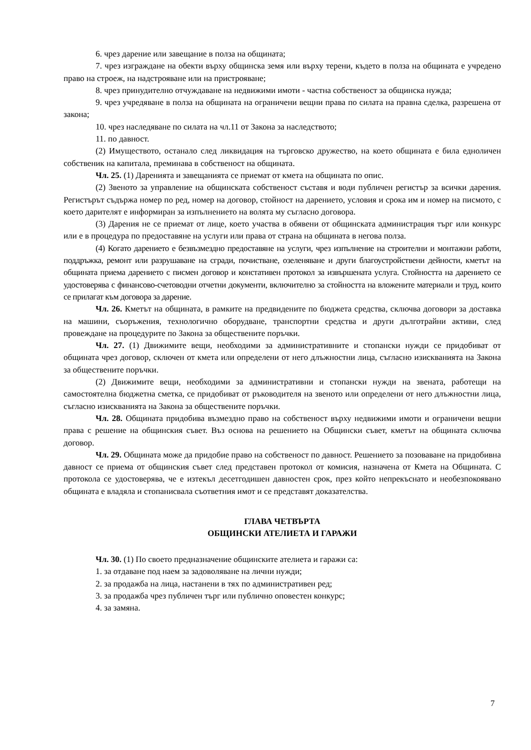6. чрез дарение или завещание в полза на общината;
7. чрез изграждане на обекти върху общинска земя или върху терени, където в полза на общината е учредено право на строеж, на надстрояване или на пристрояване;
8. чрез принудително отчуждаване на недвижими имоти - частна собственост за общинска нужда;
9. чрез учредяване в полза на общината на ограничени вещни права по силата на правна сделка, разрешена от закона;
10. чрез наследяване по силата на чл.11 от Закона за наследството;
11. по давност.
(2) Имуществото, останало след ликвидация на търговско дружество, на което общината е била едноличен собственик на капитала, преминава в собственост на общината.
Чл. 25. (1) Даренията и завещанията се приемат от кмета на общината по опис.
(2) Звеното за управление на общинската собственост съставя и води публичен регистър за всички дарения. Регистърът съдържа номер по ред, номер на договор, стойност на дарението, условия и срока им и номер на писмото, с което дарителят е информиран за изпълнението на волята му съгласно договора.
(3) Дарения не се приемат от лице, което участва в обявени от общинската администрация търг или конкурс или е в процедура по предоставяне на услуги или права от страна на общината в негова полза.
(4) Когато дарението е безвъзмездно предоставяне на услуги, чрез изпълнение на строителни и монтажни работи, поддръжка, ремонт или разрушаване на сгради, почистване, озеленяване и други благоустройствени дейности, кметът на общината приема дарението с писмен договор и констативен протокол за извършената услуга. Стойността на дарението се удостоверява с финансово-счетоводни отчетни документи, включително за стойността на вложените материали и труд, които се прилагат към договора за дарение.
Чл. 26. Кметът на общината, в рамките на предвидените по бюджета средства, сключва договори за доставка на машини, съоръжения, технологично оборудване, транспортни средства и други дълготрайни активи, след провеждане на процедурите по Закона за обществените поръчки.
Чл. 27. (1) Движимите вещи, необходими за административните и стопански нужди се придобиват от общината чрез договор, сключен от кмета или определени от него длъжностни лица, съгласно изискванията на Закона за обществените поръчки.
(2) Движимите вещи, необходими за административни и стопански нужди на звената, работещи на самостоятелна бюджетна сметка, се придобиват от ръководителя на звеното или определени от него длъжностни лица, съгласно изискванията на Закона за обществените поръчки.
Чл. 28. Общината придобива възмездно право на собственост върху недвижими имоти и ограничени вещни права с решение на общинския съвет. Въз основа на решението на Общински съвет, кметът на общината сключва договор.
Чл. 29. Общината може да придобие право на собственост по давност. Решението за позоваване на придобивна давност се приема от общинския съвет след представен протокол от комисия, назначена от Кмета на Общината. С протокола се удостоверява, че е изтекъл десетгодишен давностен срок, през който непрекъснато и необезпокоявано общината е владяла и стопанисвала съответния имот и се представят доказателства.
ГЛАВА ЧЕТВЪРТА
ОБЩИНСКИ АТЕЛИЕТА И ГАРАЖИ
Чл. 30. (1) По своето предназначение общинските ателиета и гаражи са:
1. за отдаване под наем за задоволяване на лични нужди;
2. за продажба на лица, настанени в тях по административен ред;
3. за продажба чрез публичен търг или публично оповестен конкурс;
4. за замяна.
7